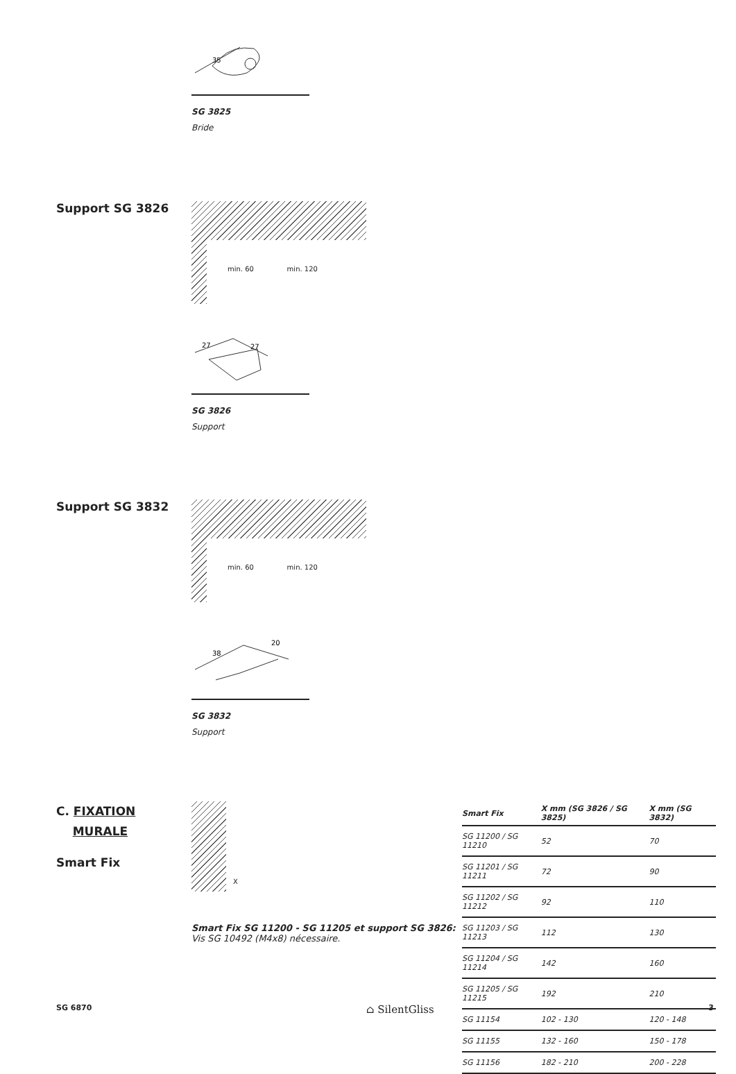35
SG 3825
Bride
Support SG 3826
min. 60 min. 120
27
27
SG 3826
Support
Support SG 3832
min. 60 min. 120
38
20
SG 3832
Support
C. FIXATION
MURALE
Smart Fix
X
Smart Fix SG 11200 - SG 11205 et support SG 3826:
Vis SG 10492 (M4x8) nécessaire.
| Smart Fix | X mm (SG 3826 / SG 3825) | X mm (SG 3832) |
| --- | --- | --- |
| SG 11200 / SG 11210 | 52 | 70 |
| SG 11201 / SG 11211 | 72 | 90 |
| SG 11202 / SG 11212 | 92 | 110 |
| SG 11203 / SG 11213 | 112 | 130 |
| SG 11204 / SG 11214 | 142 | 160 |
| SG 11205 / SG 11215 | 192 | 210 |
| SG 11154 | 102 - 130 | 120 - 148 |
| SG 11155 | 132 - 160 | 150 - 178 |
| SG 11156 | 182 - 210 | 200 - 228 |
SG 6870 ⌂ SilentGliss 3